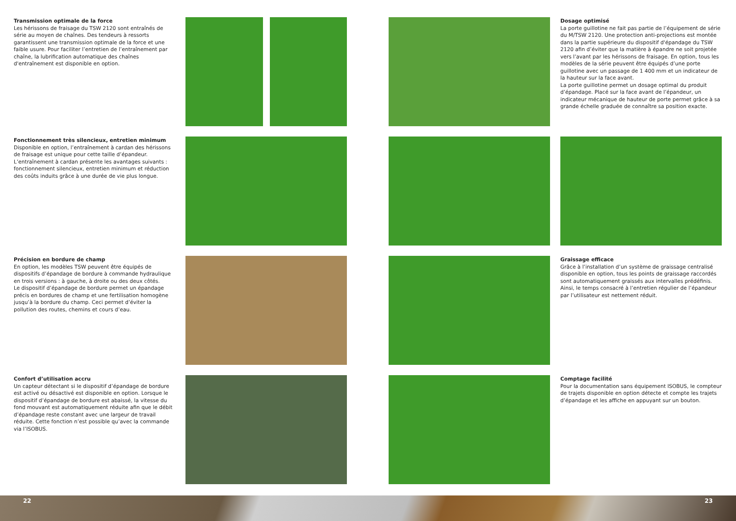Transmission optimale de la force
Les hérissons de fraisage du TSW 2120 sont entraînés de série au moyen de chaînes. Des tendeurs à ressorts garantissent une transmission optimale de la force et une faible usure. Pour faciliter l’entretien de l’entraînement par chaîne, la lubrification automatique des chaînes d'entraînement est disponible en option.
Dosage optimisé
La porte guillotine ne fait pas partie de l’équipement de série du M/TSW 2120. Une protection anti-projections est montée dans la partie supérieure du dispositif d'épandage du TSW 2120 afin d’éviter que la matière à épandre ne soit projetée vers l’avant par les hérissons de fraisage. En option, tous les modèles de la série peuvent être équipés d’une porte guillotine avec un passage de 1 400 mm et un indicateur de la hauteur sur la face avant.
La porte guillotine permet un dosage optimal du produit d’épandage. Placé sur la face avant de l’épandeur, un indicateur mécanique de hauteur de porte permet grâce à sa grande échelle graduée de connaître sa position exacte.
Fonctionnement très silencieux, entretien minimum
Disponible en option, l’entraînement à cardan des hérissons de fraisage est unique pour cette taille d’épandeur. L’entraînement à cardan présente les avantages suivants : fonctionnement silencieux, entretien minimum et réduction des coûts induits grâce à une durée de vie plus longue.
Précision en bordure de champ
En option, les modèles TSW peuvent être équipés de dispositifs d’épandage de bordure à commande hydraulique en trois versions : à gauche, à droite ou des deux côtés.
Le dispositif d’épandage de bordure permet un épandage précis en bordures de champ et une fertilisation homogène jusqu’à la bordure du champ. Ceci permet d’éviter la pollution des routes, chemins et cours d’eau.
Graissage efficace
Grâce à l’installation d’un système de graissage centralisé disponible en option, tous les points de graissage raccordés sont automatiquement graissés aux intervalles prédéfinis. Ainsi, le temps consacré à l’entretien régulier de l’épandeur par l’utilisateur est nettement réduit.
Confort d’utilisation accru
Un capteur détectant si le dispositif d’épandage de bordure est activé ou désactivé est disponible en option. Lorsque le dispositif d’épandage de bordure est abaissé, la vitesse du fond mouvant est automatiquement réduite afin que le débit d’épandage reste constant avec une largeur de travail réduite. Cette fonction n’est possible qu’avec la commande via l’ISOBUS.
Comptage facilité
Pour la documentation sans équipement ISOBUS, le compteur de trajets disponible en option détecte et compte les trajets d’épandage et les affiche en appuyant sur un bouton.
22 23